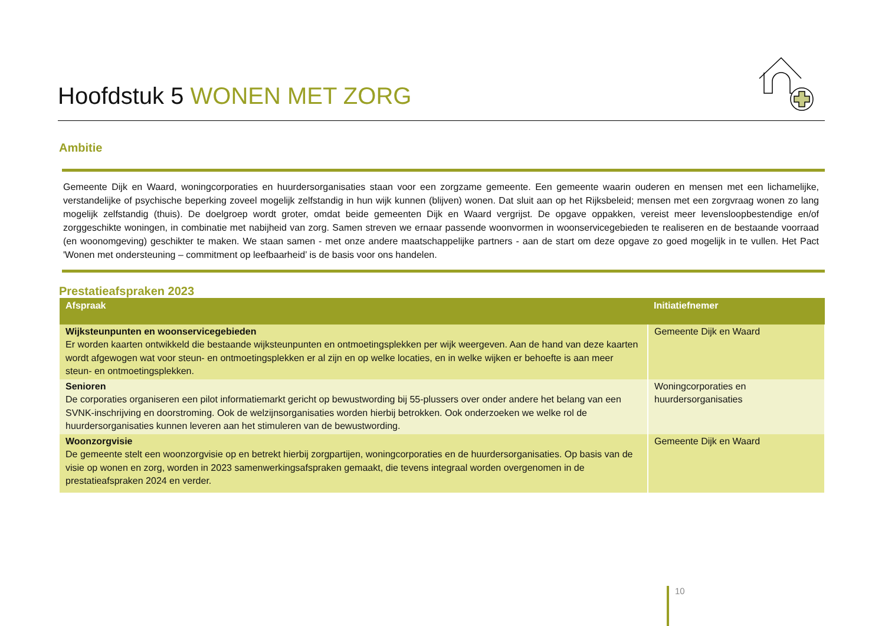Hoofdstuk 5 WONEN MET ZORG
Ambitie
Gemeente Dijk en Waard, woningcorporaties en huurdersorganisaties staan voor een zorgzame gemeente. Een gemeente waarin ouderen en mensen met een lichamelijke, verstandelijke of psychische beperking zoveel mogelijk zelfstandig in hun wijk kunnen (blijven) wonen. Dat sluit aan op het Rijksbeleid; mensen met een zorgvraag wonen zo lang mogelijk zelfstandig (thuis). De doelgroep wordt groter, omdat beide gemeenten Dijk en Waard vergrijst. De opgave oppakken, vereist meer levensloopbestendige en/of zorggeschikte woningen, in combinatie met nabijheid van zorg. Samen streven we ernaar passende woonvormen in woonservicegebieden te realiseren en de bestaande voorraad (en woonomgeving) geschikter te maken. We staan samen - met onze andere maatschappelijke partners - aan de start om deze opgave zo goed mogelijk in te vullen. Het Pact 'Wonen met ondersteuning – commitment op leefbaarheid’ is de basis voor ons handelen.
Prestatieafspraken 2023
| Afspraak | Initiatiefnemer |
| --- | --- |
| Wijksteunpunten en woonservicegebieden Er worden kaarten ontwikkeld die bestaande wijksteunpunten en ontmoetingsplekken per wijk weergeven. Aan de hand van deze kaarten wordt afgewogen wat voor steun- en ontmoetingsplekken er al zijn en op welke locaties, en in welke wijken er behoefte is aan meer steun- en ontmoetingsplekken. | Gemeente Dijk en Waard |
| Senioren De corporaties organiseren een pilot informatiemarkt gericht op bewustwording bij 55-plussers over onder andere het belang van een SVNK-inschrijving en doorstroming. Ook de welzijnsorganisaties worden hierbij betrokken. Ook onderzoeken we welke rol de huurdersorganisaties kunnen leveren aan het stimuleren van de bewustwording. | Woningcorporaties en huurdersorganisaties |
| Woonzorgvisie De gemeente stelt een woonzorgvisie op en betrekt hierbij zorgpartijen, woningcorporaties en de huurdersorganisaties. Op basis van de visie op wonen en zorg, worden in 2023 samenwerkingsafspraken gemaakt, die tevens integraal worden overgenomen in de prestatieafspraken 2024 en verder. | Gemeente Dijk en Waard |
10